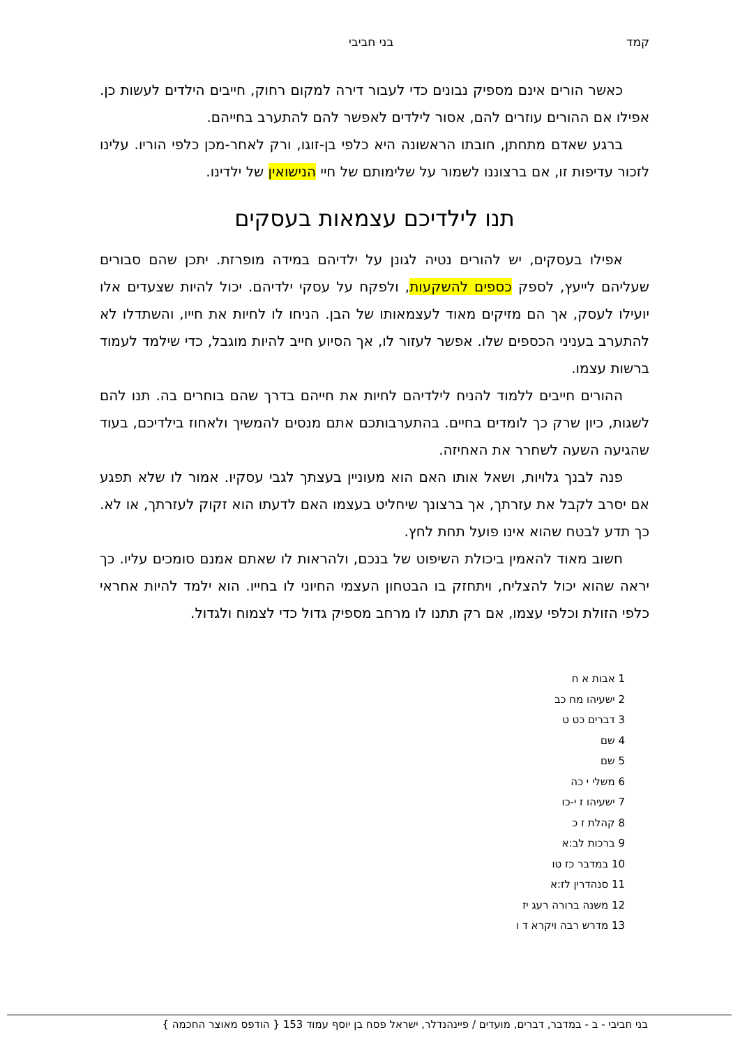קמד בני חביבי
כאשר הורים אינם מספיק נבונים כדי לעבור דירה למקום רחוק, חייבים הילדים לעשות כן. אפילו אם ההורים עוזרים להם, אסור לילדים לאפשר להם להתערב בחייהם.
ברגע שאדם מתחתן, חובתו הראשונה היא כלפי בן-זוגו, ורק לאחר-מכן כלפי הוריו. עלינו לזכור עדיפות זו, אם ברצוננו לשמור על שלימותם של חיי הנישואין של ילדינו.
תנו לילדיכם עצמאות בעסקים
אפילו בעסקים, יש להורים נטיה לגונן על ילדיהם במידה מופרזת. יתכן שהם סבורים שעליהם לייעץ, לספק כספים להשקעות, ולפקח על עסקי ילדיהם. יכול להיות שצעדים אלו יועילו לעסק, אך הם מזיקים מאוד לעצמאותו של הבן. הניחו לו לחיות את חייו, והשתדלו לא להתערב בעניני הכספים שלו. אפשר לעזור לו, אך הסיוע חייב להיות מוגבל, כדי שילמד לעמוד ברשות עצמו.
ההורים חייבים ללמוד להניח לילדיהם לחיות את חייהם בדרך שהם בוחרים בה. תנו להם לשגות, כיון שרק כך לומדים בחיים. בהתערבותכם אתם מנסים להמשיך ולאחוז בילדיכם, בעוד שהגיעה השעה לשחרר את האחיזה.
פנה לבנך גלויות, ושאל אותו האם הוא מעוניין בעצתך לגבי עסקיו. אמור לו שלא תפגע אם יסרב לקבל את עזרתך, אך ברצונך שיחליט בעצמו האם לדעתו הוא זקוק לעזרתך, או לא. כך תדע לבטח שהוא אינו פועל תחת לחץ.
חשוב מאוד להאמין ביכולת השיפוט של בנכם, ולהראות לו שאתם אמנם סומכים עליו. כך יראה שהוא יכול להצליח, ויתחזק בו הבטחון העצמי החיוני לו בחייו. הוא ילמד להיות אחראי כלפי הזולת וכלפי עצמו, אם רק תתנו לו מרחב מספיק גדול כדי לצמוח ולגדול.
1 אבות א ח
2 ישעיהו מח כב
3 דברים כט ט
4 שם
5 שם
6 משלי י כה
7 ישעיהו ז י-כו
8 קהלת ז כ
9 ברכות לב:א
10 במדבר כז טו
11 סנהדרין לז:א
12 משנה ברורה רעג יז
13 מדרש רבה ויקרא ד ו
בני חביבי - ב - במדבר, דברים, מועדים / פיינהנדלר, ישראל פסח בן יוסף עמוד 153 { הודפס מאוצר החכמה }